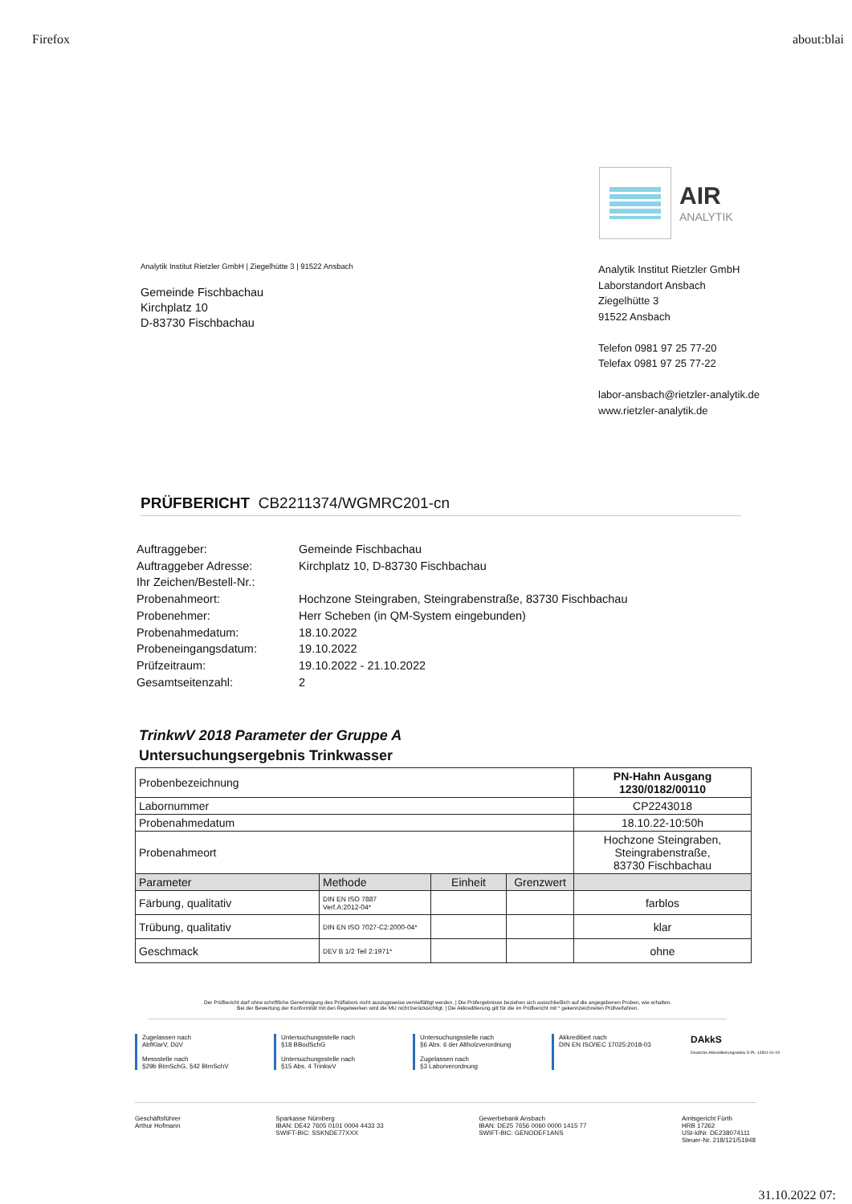Firefox about:blai
AIR
ANALYTIK
Analytik Institut Rietzler GmbH | Ziegelhütte 3 | 91522 Ansbach
Gemeinde Fischbachau
Kirchplatz 10
D-83730 Fischbachau
Analytik Institut Rietzler GmbH
Laborstandort Ansbach
Ziegelhütte 3
91522 Ansbach
Telefon 0981 97 25 77-20
Telefax 0981 97 25 77-22
labor-ansbach@rietzler-analytik.de
www.rietzler-analytik.de
PRÜFBERICHT CB2211374/WGMRC201-cn
| Auftraggeber: | Gemeinde Fischbachau |
| Auftraggeber Adresse: | Kirchplatz 10, D-83730 Fischbachau |
| Ihr Zeichen/Bestell-Nr.: | |
| Probenahmeort: | Hochzone Steingraben, Steingrabenstraße, 83730 Fischbachau |
| Probenehmer: | Herr Scheben (in QM-System eingebunden) |
| Probenahmedatum: | 18.10.2022 |
| Probeneingangsdatum: | 19.10.2022 |
| Prüfzeitraum: | 19.10.2022 - 21.10.2022 |
| Gesamtseitenzahl: | 2 |
TrinkwV 2018 Parameter der Gruppe A
Untersuchungsergebnis Trinkwasser
| Probenbezeichnung | | | | PN-Hahn Ausgang 1230/0182/00110 |
| Labornummer | | | | CP2243018 |
| Probenahmedatum | | | | 18.10.22-10:50h |
| Probenahmeort | | | | Hochzone Steingraben, Steingrabenstraße, 83730 Fischbachau |
| Parameter | Methode | Einheit | Grenzwert | |
| Färbung, qualitativ | DIN EN ISO 7887 Verf.A:2012-04* | | | farblos |
| Trübung, qualitativ | DIN EN ISO 7027-C2:2000-04* | | | klar |
| Geschmack | DEV B 1/2 Teil 2:1971* | | | ohne |
Der Prüfbericht darf ohne schriftliche Genehmigung des Prüflabors nicht auszugsweise vervielfältigt werden. | Die Prüfergebnisse beziehen sich ausschließlich auf die angegebenen Proben, wie erhalten.
Bei der Bewertung der Konformität mit den Regelwerken wird die MU nicht berücksichtigt. | Die Akkreditierung gilt für die im Prüfbericht mit * gekennzeichneten Prüfverfahren.
Zugelassen nach
AbfKlarV, DüV
Messstelle nach
§29b BImSchG, §42 BImSchV
Untersuchungsstelle nach
§18 BBodSchG
Untersuchungsstelle nach
§15 Abs. 4 TrinkwV
Untersuchungsstelle nach
§6 Abs. 6 der Altholzverordnung
Zugelassen nach
§3 Laborverordnung
Akkreditiert nach
DIN EN ISO/IEC 17025:2018-03
DAkkS
Deutsche Akkreditierungsstelle D-PL-14501-01-00
Geschäftsführer
Arthur Hofmann
Sparkasse Nürnberg
IBAN: DE42 7605 0101 0004 4433 33
SWIFT-BIC: SSKNDE77XXX
Gewerbebank Ansbach
IBAN: DE25 7656 0060 0000 1415 77
SWIFT-BIC: GENODEF1ANS
Amtsgericht Fürth
HRB 17262
USt-IdNr. DE238074111
Steuer-Nr. 218/121/51948
31.10.2022 07: